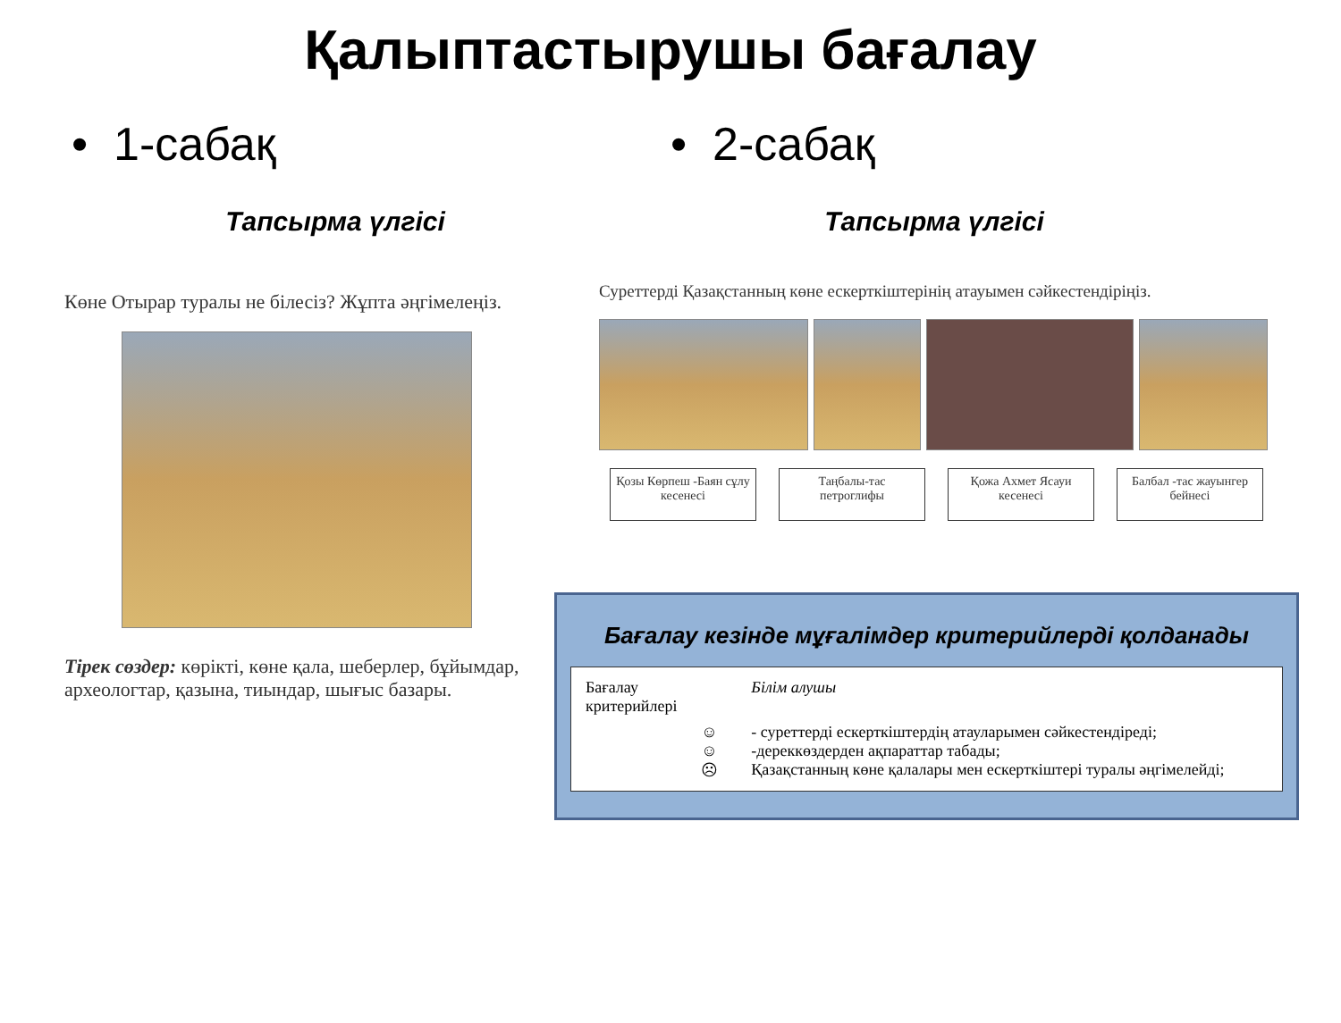Қалыптастырушы бағалау
• 1-сабақ
Тапсырма үлгісі
Көне Отырар туралы не білесіз? Жұпта әңгімелеңіз.
Тірек сөздер: көрікті, көне қала, шеберлер, бұйымдар, археологтар, қазына, тиындар, шығыс базары.
• 2-сабақ
Тапсырма үлгісі
Суреттерді Қазақстанның көне ескерткіштерінің атауымен сәйкестендіріңіз.
Қозы Көрпеш -Баян сұлу кесенесі
Таңбалы-тас петроглифы
Қожа Ахмет Ясауи кесенесі
Балбал -тас жауынгер бейнесі
Бағалау кезінде мұғалімдер критерийлерді қолданады
| Бағалау критерийлері | | Білім алушы |
| | ☺ ☺ ☹ | - суреттерді ескерткіштердің атауларымен сәйкестендіреді; -дереккөздерден ақпараттар табады; Қазақстанның көне қалалары мен ескерткіштері туралы әңгімелейді; |